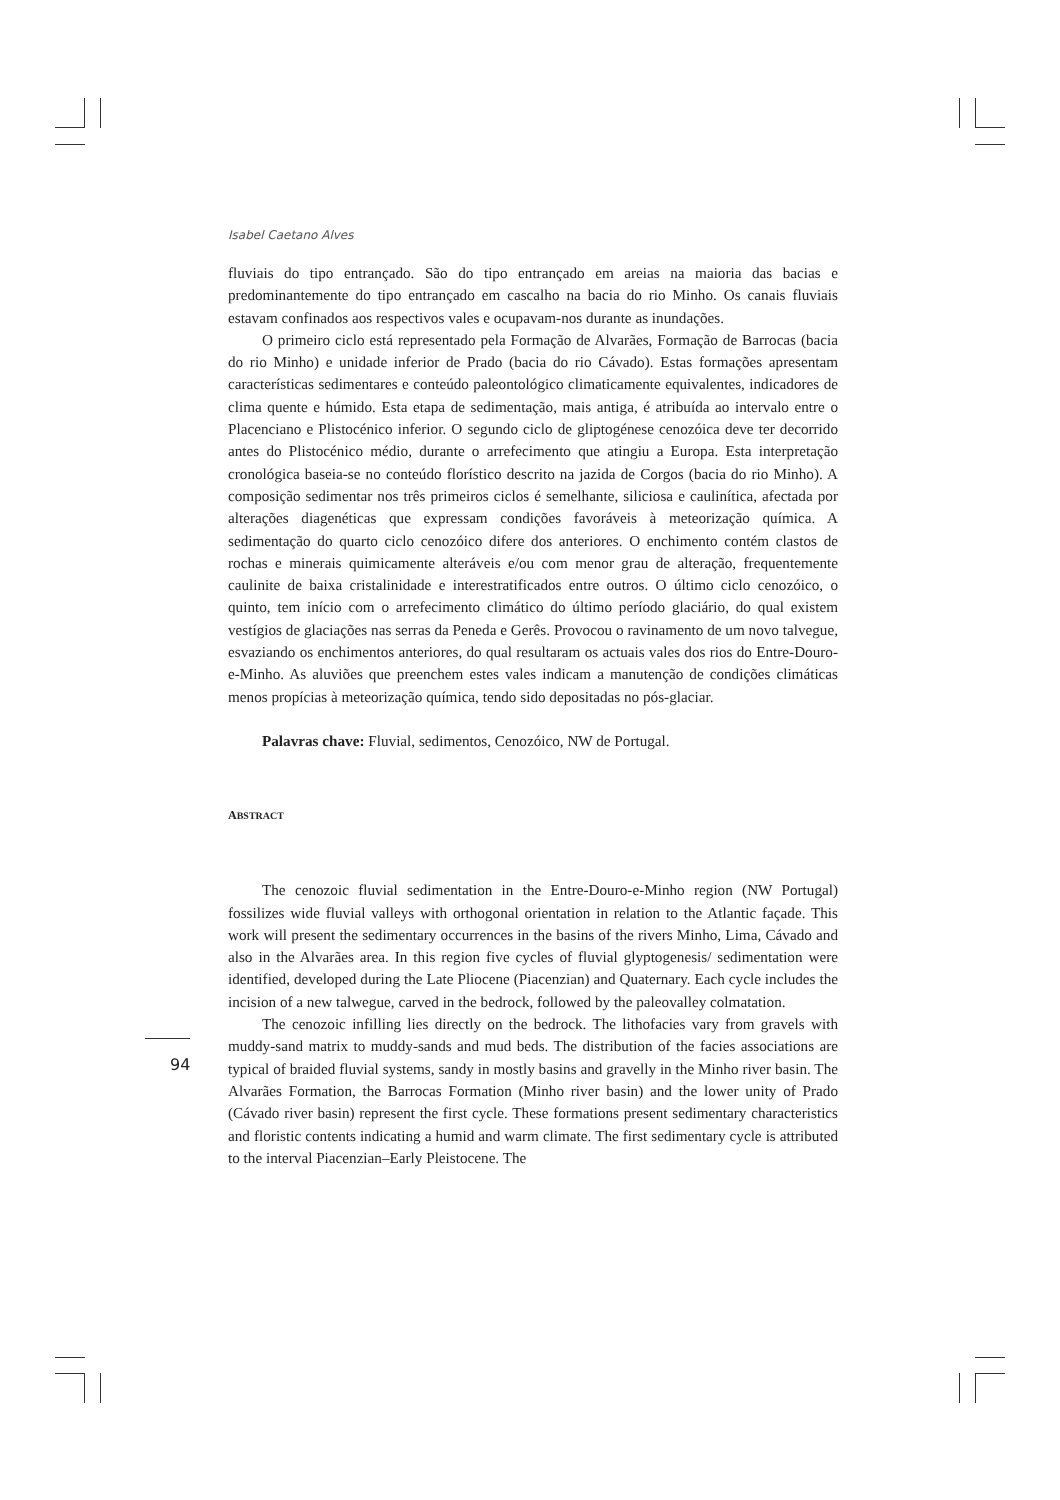Isabel Caetano Alves
fluviais do tipo entrançado. São do tipo entrançado em areias na maioria das bacias e predominantemente do tipo entrançado em cascalho na bacia do rio Minho. Os canais fluviais estavam confinados aos respectivos vales e ocupavam-nos durante as inundações.
O primeiro ciclo está representado pela Formação de Alvarães, Formação de Barrocas (bacia do rio Minho) e unidade inferior de Prado (bacia do rio Cávado). Estas formações apresentam características sedimentares e conteúdo paleontológico climaticamente equivalentes, indicadores de clima quente e húmido. Esta etapa de sedimentação, mais antiga, é atribuída ao intervalo entre o Placenciano e Plistocénico inferior. O segundo ciclo de gliptogénese cenozóica deve ter decorrido antes do Plistocénico médio, durante o arrefecimento que atingiu a Europa. Esta interpretação cronológica baseia-se no conteúdo florístico descrito na jazida de Corgos (bacia do rio Minho). A composição sedimentar nos três primeiros ciclos é semelhante, siliciosa e caulinítica, afectada por alterações diagenéticas que expressam condições favoráveis à meteorização química. A sedimentação do quarto ciclo cenozóico difere dos anteriores. O enchimento contém clastos de rochas e minerais quimicamente alteráveis e/ou com menor grau de alteração, frequentemente caulinite de baixa cristalinidade e interestratificados entre outros. O último ciclo cenozóico, o quinto, tem início com o arrefecimento climático do último período glaciário, do qual existem vestígios de glaciações nas serras da Peneda e Gerês. Provocou o ravinamento de um novo talvegue, esvaziando os enchimentos anteriores, do qual resultaram os actuais vales dos rios do Entre-Douro-e-Minho. As aluviões que preenchem estes vales indicam a manutenção de condições climáticas menos propícias à meteorização química, tendo sido depositadas no pós-glaciar.
Palavras chave: Fluvial, sedimentos, Cenozóico, NW de Portugal.
ABSTRACT
The cenozoic fluvial sedimentation in the Entre-Douro-e-Minho region (NW Portugal) fossilizes wide fluvial valleys with orthogonal orientation in relation to the Atlantic façade. This work will present the sedimentary occurrences in the basins of the rivers Minho, Lima, Cávado and also in the Alvarães area. In this region five cycles of fluvial glyptogenesis/ sedimentation were identified, developed during the Late Pliocene (Piacenzian) and Quaternary. Each cycle includes the incision of a new talwegue, carved in the bedrock, followed by the paleovalley colmatation.
The cenozoic infilling lies directly on the bedrock. The lithofacies vary from gravels with muddy-sand matrix to muddy-sands and mud beds. The distribution of the facies associations are typical of braided fluvial systems, sandy in mostly basins and gravelly in the Minho river basin. The Alvarães Formation, the Barrocas Formation (Minho river basin) and the lower unity of Prado (Cávado river basin) represent the first cycle. These formations present sedimentary characteristics and floristic contents indicating a humid and warm climate. The first sedimentary cycle is attributed to the interval Piacenzian–Early Pleistocene. The
94